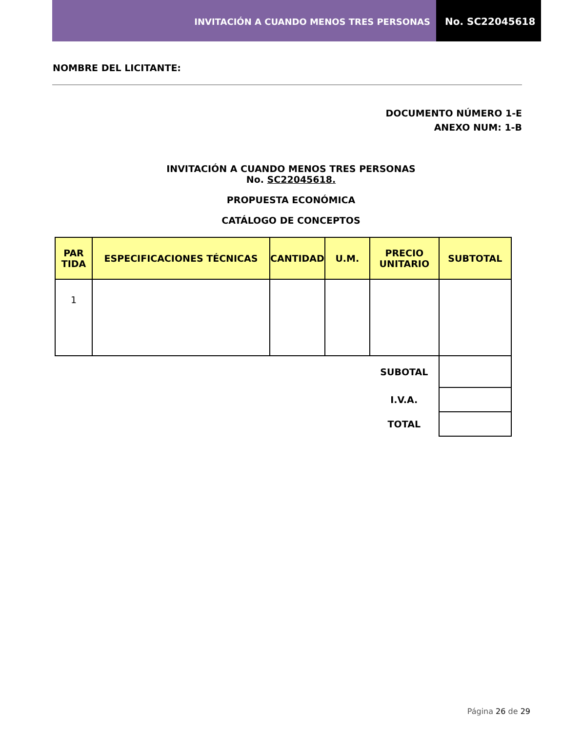INVITACIÓN A CUANDO MENOS TRES PERSONAS
No. SC22045618
NOMBRE DEL LICITANTE:
DOCUMENTO NÚMERO 1-E
ANEXO NUM: 1-B
INVITACIÓN A CUANDO MENOS TRES PERSONAS
No. SC22045618.
PROPUESTA ECONÓMICA
CATÁLOGO DE CONCEPTOS
| PAR TIDA | ESPECIFICACIONES TÉCNICAS | CANTIDAD | U.M. | PRECIO UNITARIO | SUBTOTAL |
| --- | --- | --- | --- | --- | --- |
| 1 | | | | | |
| | | | | SUBOTAL | |
| | | | | I.V.A. | |
| | | | | TOTAL | |
Página 26 de 29